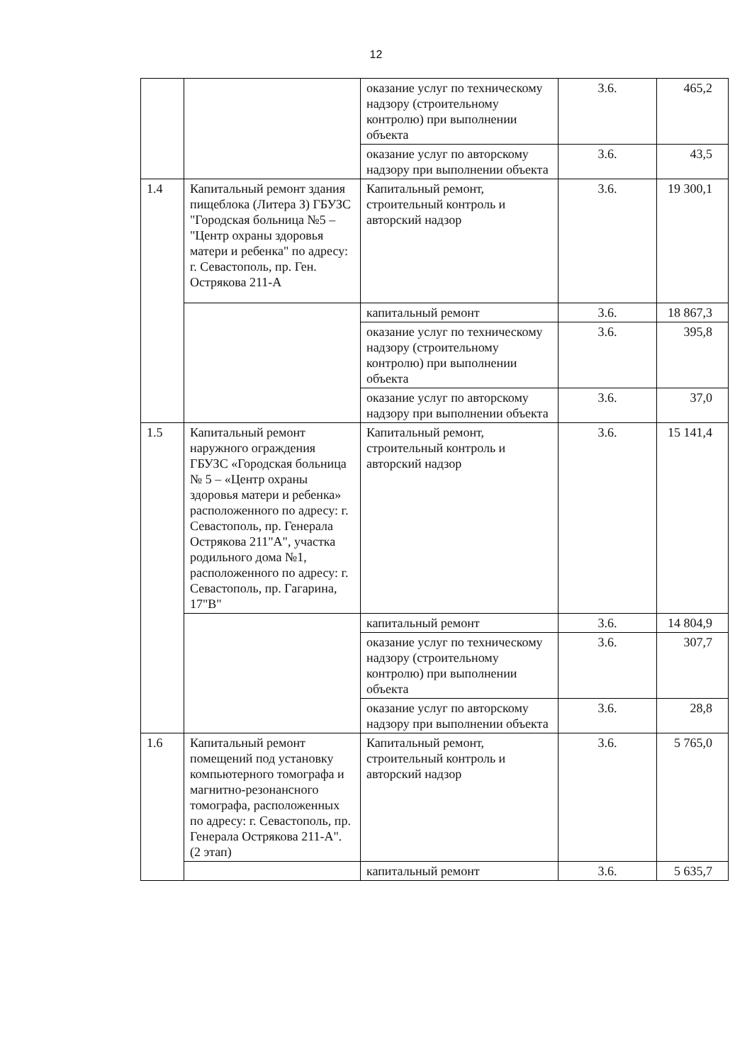12
| | | оказание услуг по техническому надзору (строительному контролю) при выполнении объекта | 3.6. | 465,2 |
| | | оказание услуг по авторскому надзору при выполнении объекта | 3.6. | 43,5 |
| 1.4 | Капитальный ремонт здания пищеблока (Литера З) ГБУЗС "Городская больница №5 – "Центр охраны здоровья матери и ребенка" по адресу: г. Севастополь, пр. Ген. Острякова 211-А | Капитальный ремонт, строительный контроль и авторский надзор | 3.6. | 19 300,1 |
| | | капитальный ремонт | 3.6. | 18 867,3 |
| | | оказание услуг по техническому надзору (строительному контролю) при выполнении объекта | 3.6. | 395,8 |
| | | оказание услуг по авторскому надзору при выполнении объекта | 3.6. | 37,0 |
| 1.5 | Капитальный ремонт наружного ограждения ГБУЗС «Городская больница № 5 – «Центр охраны здоровья матери и ребенка» расположенного по адресу: г. Севастополь, пр. Генерала Острякова 211"А", участка родильного дома №1, расположенного по адресу: г. Севастополь, пр. Гагарина, 17"В" | Капитальный ремонт, строительный контроль и авторский надзор | 3.6. | 15 141,4 |
| | | капитальный ремонт | 3.6. | 14 804,9 |
| | | оказание услуг по техническому надзору (строительному контролю) при выполнении объекта | 3.6. | 307,7 |
| | | оказание услуг по авторскому надзору при выполнении объекта | 3.6. | 28,8 |
| 1.6 | Капитальный ремонт помещений под установку компьютерного томографа и магнитно-резонансного томографа, расположенных по адресу: г. Севастополь, пр. Генерала Острякова 211-А". (2 этап) | Капитальный ремонт, строительный контроль и авторский надзор | 3.6. | 5 765,0 |
| | | капитальный ремонт | 3.6. | 5 635,7 |